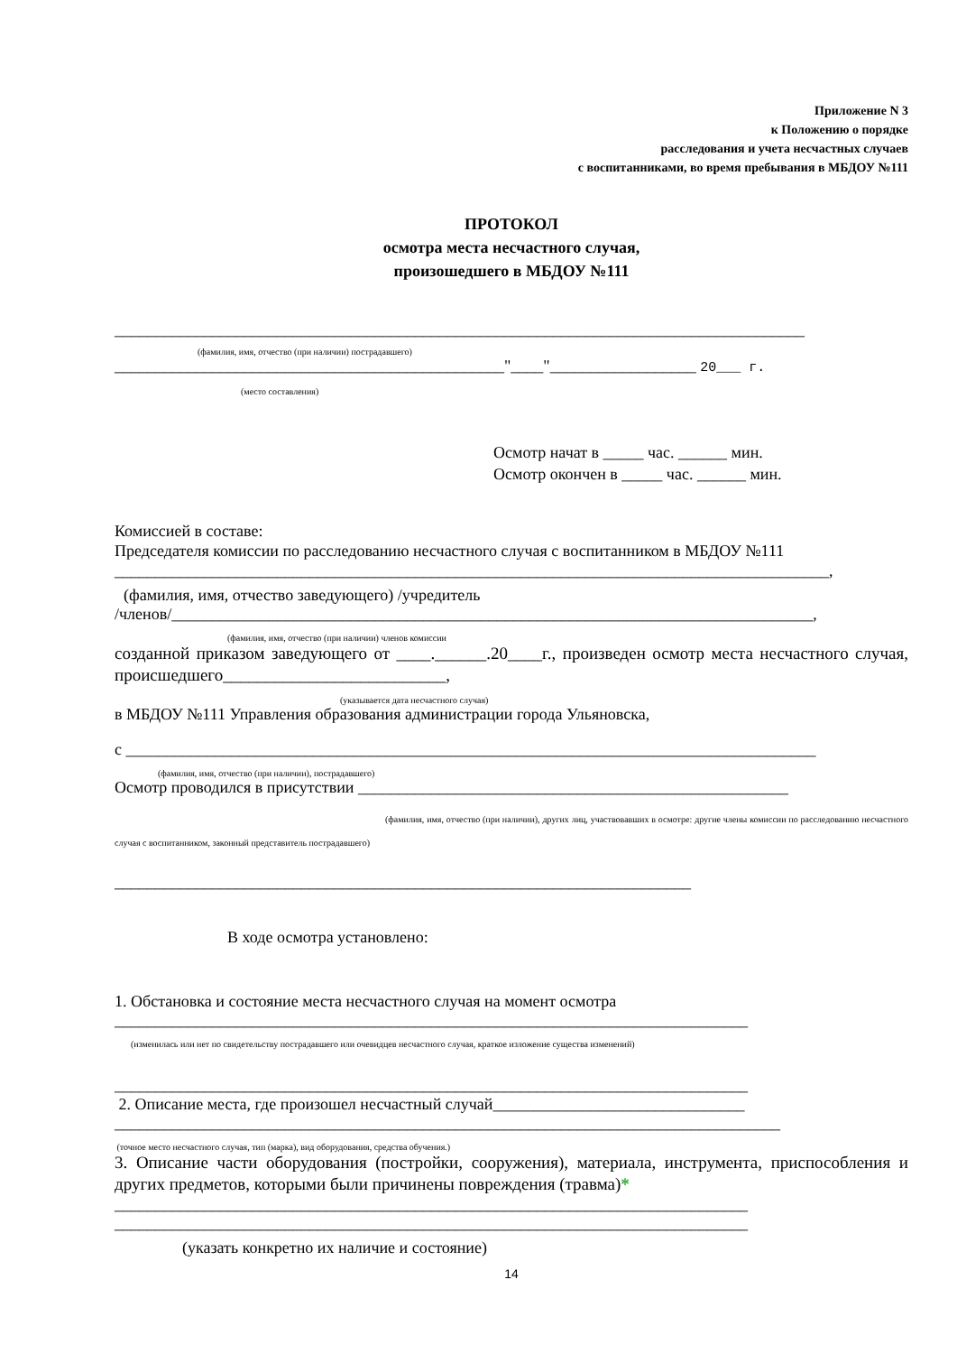Приложение N 3
к Положению о порядке
расследования и учета несчастных случаев
с воспитанниками, во время пребывания в МБДОУ №111
ПРОТОКОЛ
осмотра места несчастного случая,
произошедшего в МБДОУ №111
_____________________________________________________________________________________
(фамилия, имя, отчество (при наличии) пострадавшего)
________________________________________________"____"__________________ 20___ г.
(место составления)
Осмотр начат в _____ час. ______ мин.
Осмотр окончен в _____ час. ______ мин.
Комиссией в составе:
Председателя комиссии по расследованию несчастного случая с воспитанником в МБДОУ №111
________________________________________________________________________________________,
(фамилия, имя, отчество заведующего) /учредитель
/членов/_______________________________________________________________________________,
(фамилия, имя, отчество (при наличии) членов комиссии
созданной приказом заведующего от ____.______.20____г., произведен осмотр места несчастного случая, происшедшего__________________________,
(указывается дата несчастного случая)
в МБДОУ №111 Управления образования администрации города Ульяновска,
с _____________________________________________________________________________________
(фамилия, имя, отчество (при наличии), пострадавшего)
Осмотр проводился в присутствии _____________________________________________________
(фамилия, имя, отчество (при наличии), других лиц, участвовавших в осмотре: другие члены комиссии по расследованию несчастного случая с воспитанником, законный представитель пострадавшего)
_______________________________________________________________________
В ходе осмотра установлено:
1. Обстановка и состояние места несчастного случая на момент осмотра
______________________________________________________________________________
(изменилась или нет по свидетельству пострадавшего или очевидцев несчастного случая, краткое изложение существа изменений)
______________________________________________________________________________
2. Описание места, где произошел несчастный случай_______________________________
__________________________________________________________________________________
(точное место несчастного случая, тип (марка), вид оборудования, средства обучения.)
3. Описание части оборудования (постройки, сооружения), материала, инструмента, приспособления и других предметов, которыми были причинены повреждения (травма)*
______________________________________________________________________________
______________________________________________________________________________
(указать конкретно их наличие и состояние)
14